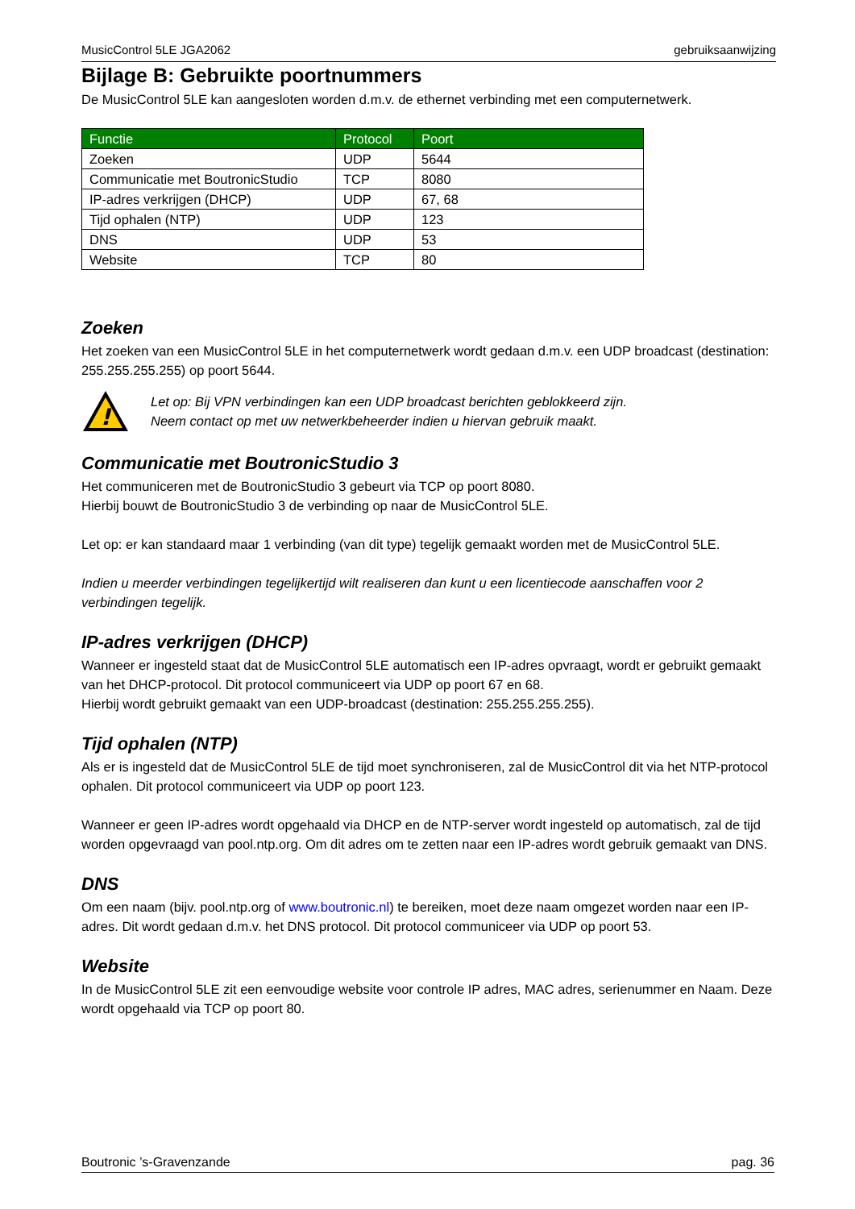MusicControl 5LE JGA2062 gebruiksaanwijzing
Bijlage B: Gebruikte poortnummers
De MusicControl 5LE kan aangesloten worden d.m.v. de ethernet verbinding met een computernetwerk.
| Functie | Protocol | Poort |
| --- | --- | --- |
| Zoeken | UDP | 5644 |
| Communicatie met BoutronicStudio | TCP | 8080 |
| IP-adres verkrijgen (DHCP) | UDP | 67, 68 |
| Tijd ophalen (NTP) | UDP | 123 |
| DNS | UDP | 53 |
| Website | TCP | 80 |
Zoeken
Het zoeken van een MusicControl 5LE in het computernetwerk wordt gedaan d.m.v. een UDP broadcast (destination: 255.255.255.255) op poort 5644.
!
Let op: Bij VPN verbindingen kan een UDP broadcast berichten geblokkeerd zijn.
Neem contact op met uw netwerkbeheerder indien u hiervan gebruik maakt.
Communicatie met BoutronicStudio 3
Het communiceren met de BoutronicStudio 3 gebeurt via TCP op poort 8080.
Hierbij bouwt de BoutronicStudio 3 de verbinding op naar de MusicControl 5LE.
Let op: er kan standaard maar 1 verbinding (van dit type) tegelijk gemaakt worden met de MusicControl 5LE.
Indien u meerder verbindingen tegelijkertijd wilt realiseren dan kunt u een licentiecode aanschaffen voor 2 verbindingen tegelijk.
IP-adres verkrijgen (DHCP)
Wanneer er ingesteld staat dat de MusicControl 5LE automatisch een IP-adres opvraagt, wordt er gebruikt gemaakt van het DHCP-protocol. Dit protocol communiceert via UDP op poort 67 en 68.
Hierbij wordt gebruikt gemaakt van een UDP-broadcast (destination: 255.255.255.255).
Tijd ophalen (NTP)
Als er is ingesteld dat de MusicControl 5LE de tijd moet synchroniseren, zal de MusicControl dit via het NTP-protocol ophalen. Dit protocol communiceert via UDP op poort 123.
Wanneer er geen IP-adres wordt opgehaald via DHCP en de NTP-server wordt ingesteld op automatisch, zal de tijd worden opgevraagd van pool.ntp.org. Om dit adres om te zetten naar een IP-adres wordt gebruik gemaakt van DNS.
DNS
Om een naam (bijv. pool.ntp.org of www.boutronic.nl) te bereiken, moet deze naam omgezet worden naar een IP-adres. Dit wordt gedaan d.m.v. het DNS protocol. Dit protocol communiceer via UDP op poort 53.
Website
In de MusicControl 5LE zit een eenvoudige website voor controle IP adres, MAC adres, serienummer en Naam. Deze wordt opgehaald via TCP op poort 80.
Boutronic ’s-Gravenzande pag. 36